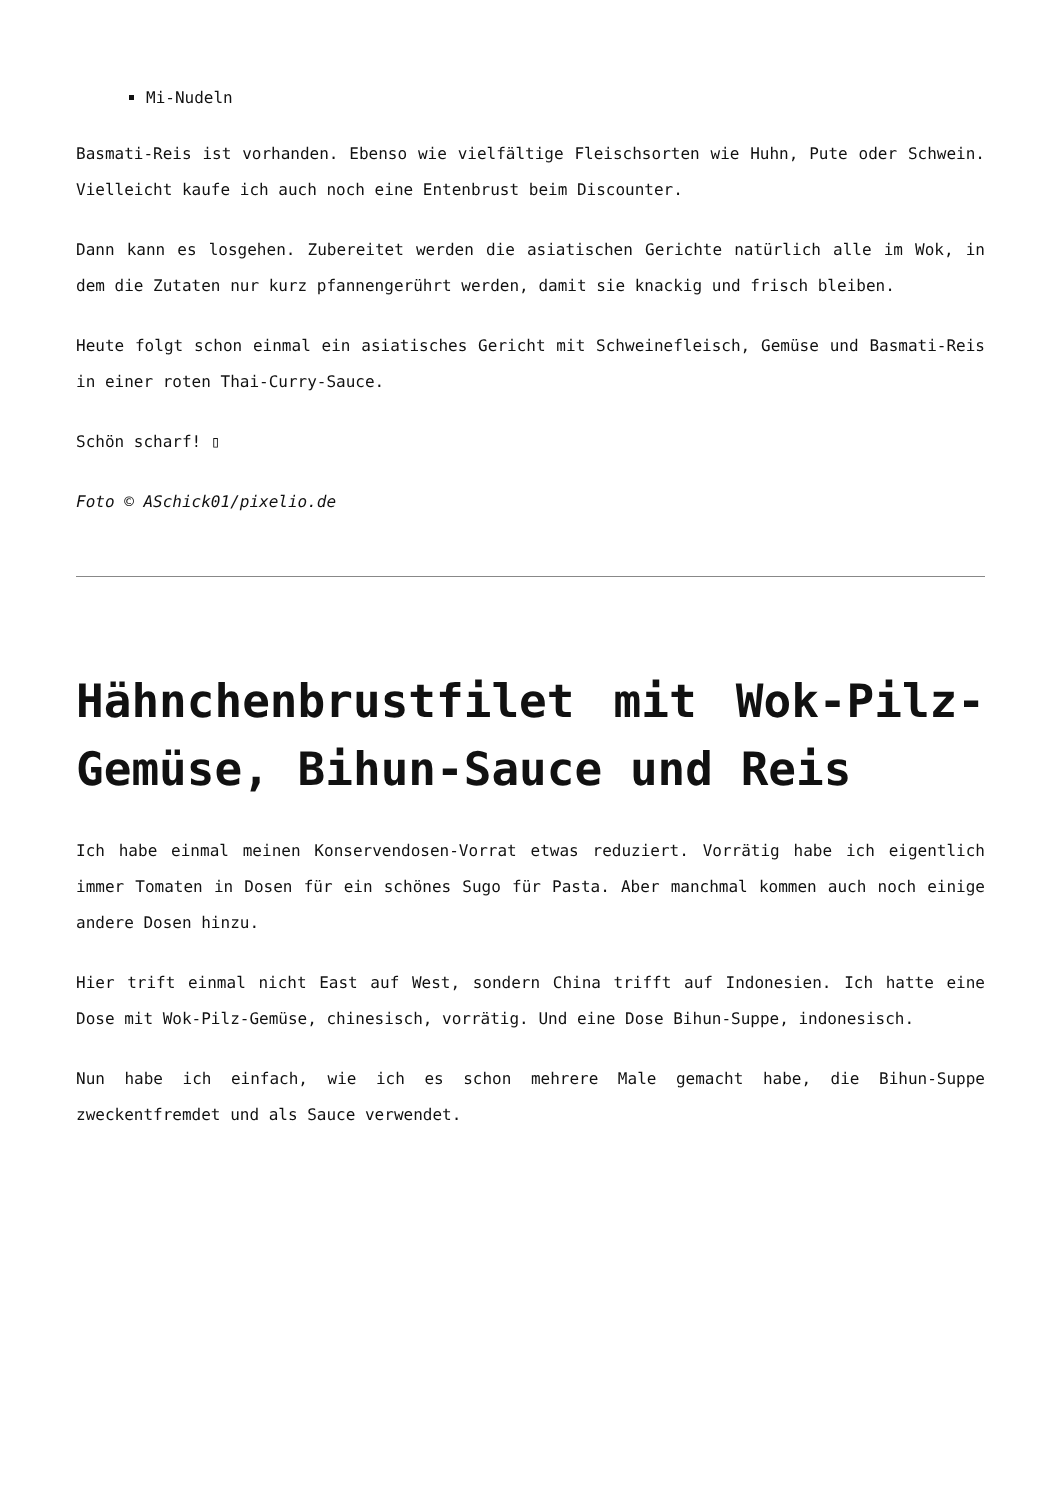Mi-Nudeln
Basmati-Reis ist vorhanden. Ebenso wie vielfältige Fleischsorten wie Huhn, Pute oder Schwein. Vielleicht kaufe ich auch noch eine Entenbrust beim Discounter.
Dann kann es losgehen. Zubereitet werden die asiatischen Gerichte natürlich alle im Wok, in dem die Zutaten nur kurz pfannengerührt werden, damit sie knackig und frisch bleiben.
Heute folgt schon einmal ein asiatisches Gericht mit Schweinefleisch, Gemüse und Basmati-Reis in einer roten Thai-Curry-Sauce.
Schön scharf! ▯
Foto © ASchick01/pixelio.de
Hähnchenbrustfilet mit Wok-Pilz-Gemüse, Bihun-Sauce und Reis
Ich habe einmal meinen Konservendosen-Vorrat etwas reduziert. Vorrätig habe ich eigentlich immer Tomaten in Dosen für ein schönes Sugo für Pasta. Aber manchmal kommen auch noch einige andere Dosen hinzu.
Hier trift einmal nicht East auf West, sondern China trifft auf Indonesien. Ich hatte eine Dose mit Wok-Pilz-Gemüse, chinesisch, vorrätig. Und eine Dose Bihun-Suppe, indonesisch.
Nun habe ich einfach, wie ich es schon mehrere Male gemacht habe, die Bihun-Suppe zweckentfremdet und als Sauce verwendet.